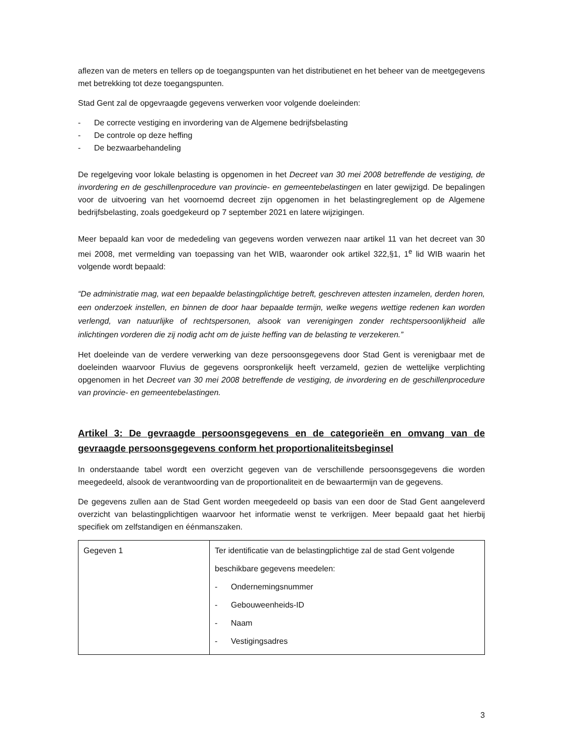aflezen van de meters en tellers op de toegangspunten van het distributienet en het beheer van de meetgegevens met betrekking tot deze toegangspunten.
Stad Gent zal de opgevraagde gegevens verwerken voor volgende doeleinden:
- De correcte vestiging en invordering van de Algemene bedrijfsbelasting
- De controle op deze heffing
- De bezwaarbehandeling
De regelgeving voor lokale belasting is opgenomen in het Decreet van 30 mei 2008 betreffende de vestiging, de invordering en de geschillenprocedure van provincie- en gemeentebelastingen en later gewijzigd. De bepalingen voor de uitvoering van het voornoemd decreet zijn opgenomen in het belastingreglement op de Algemene bedrijfsbelasting, zoals goedgekeurd op 7 september 2021 en latere wijzigingen.
Meer bepaald kan voor de mededeling van gegevens worden verwezen naar artikel 11 van het decreet van 30 mei 2008, met vermelding van toepassing van het WIB, waaronder ook artikel 322,§1, 1<sup>e</sup> lid WIB waarin het volgende wordt bepaald:
“De administratie mag, wat een bepaalde belastingplichtige betreft, geschreven attesten inzamelen, derden horen, een onderzoek instellen, en binnen de door haar bepaalde termijn, welke wegens wettige redenen kan worden verlengd, van natuurlijke of rechtspersonen, alsook van verenigingen zonder rechtspersoonlijkheid alle inlichtingen vorderen die zij nodig acht om de juiste heffing van de belasting te verzekeren.”
Het doeleinde van de verdere verwerking van deze persoonsgegevens door Stad Gent is verenigbaar met de doeleinden waarvoor Fluvius de gegevens oorspronkelijk heeft verzameld, gezien de wettelijke verplichting opgenomen in het Decreet van 30 mei 2008 betreffende de vestiging, de invordering en de geschillenprocedure van provincie- en gemeentebelastingen.
Artikel 3: De gevraagde persoonsgegevens en de categorieën en omvang van de gevraagde persoonsgegevens conform het proportionaliteitsbeginsel
In onderstaande tabel wordt een overzicht gegeven van de verschillende persoonsgegevens die worden meegedeeld, alsook de verantwoording van de proportionaliteit en de bewaartermijn van de gegevens.
De gegevens zullen aan de Stad Gent worden meegedeeld op basis van een door de Stad Gent aangeleverd overzicht van belastingplichtigen waarvoor het informatie wenst te verkrijgen. Meer bepaald gaat het hierbij specifiek om zelfstandigen en éénmanszaken.
| Gegeven 1 | Ter identificatie van de belastingplichtige zal de stad Gent volgende beschikbare gegevens meedelen: - Ondernemingsnummer - Gebouweenheids-ID - Naam - Vestigingsadres |
3